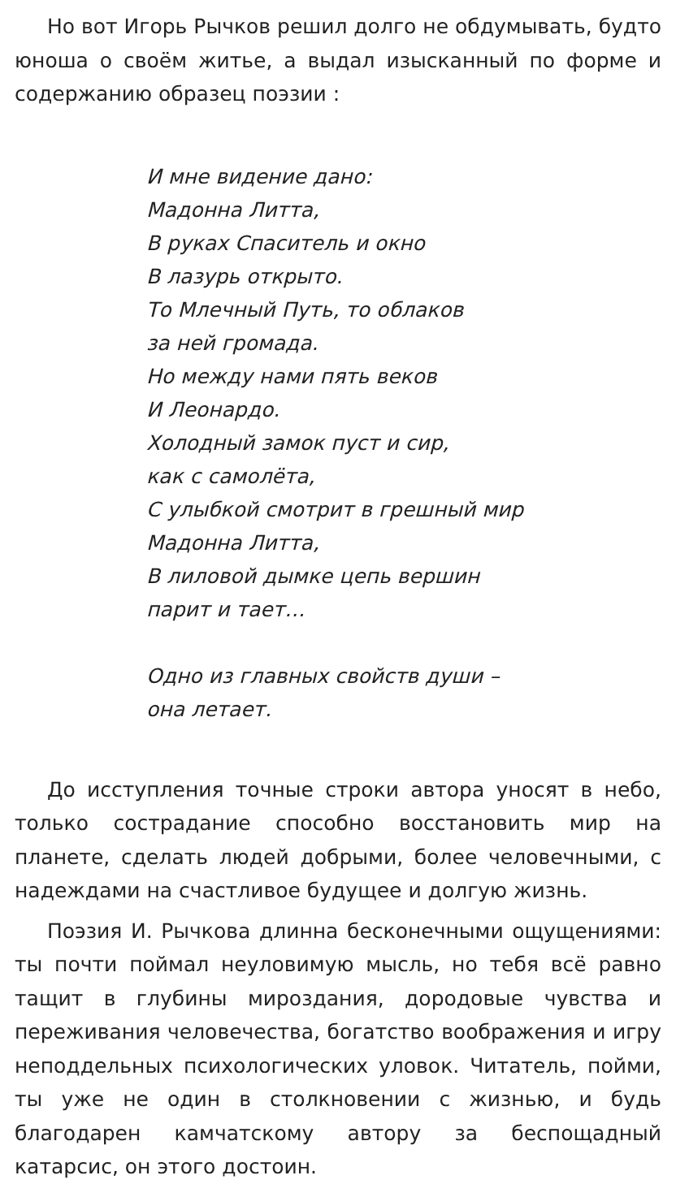Но вот Игорь Рычков решил долго не обдумывать, будто юноша о своём житье, а выдал изысканный по форме и содержанию образец поэзии :
И мне видение дано:
Мадонна Литта,
В руках Спаситель и окно
В лазурь открыто.
То Млечный Путь, то облаков
за ней громада.
Но между нами пять веков
И Леонардо.
Холодный замок пуст и сир,
как с самолёта,
С улыбкой смотрит в грешный мир
Мадонна Литта,
В лиловой дымке цепь вершин
парит и тает…
Одно из главных свойств души –
она летает.
До исступления точные строки автора уносят в небо, только сострадание способно восстановить мир на планете, сделать людей добрыми, более человечными, с надеждами на счастливое будущее и долгую жизнь.
Поэзия И. Рычкова длинна бесконечными ощущениями: ты почти поймал неуловимую мысль, но тебя всё равно тащит в глубины мироздания, дородовые чувства и переживания человечества, богатство воображения и игру неподдельных психологических уловок. Читатель, пойми, ты уже не один в столкновении с жизнью, и будь благодарен камчатскому автору за беспощадный катарсис, он этого достоин.